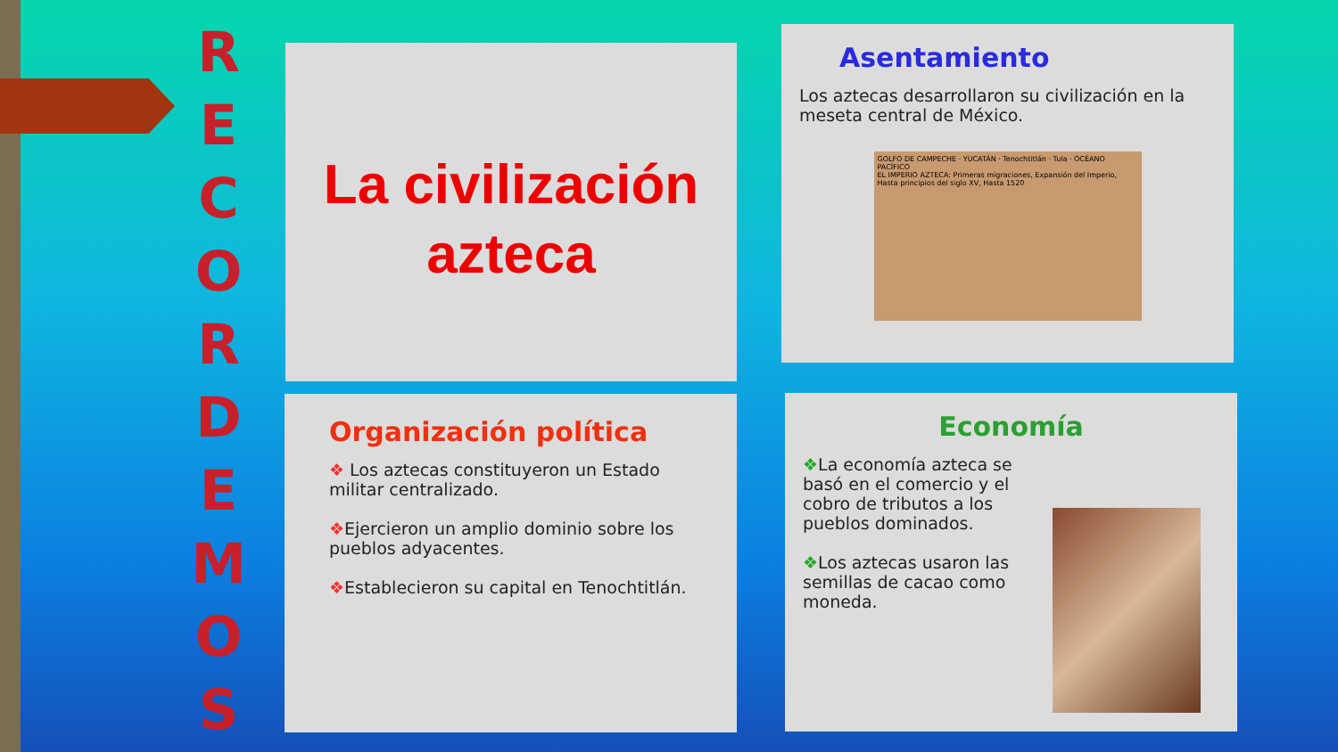R
E
C
O
R
D
E
M
O
S
La civilización
azteca
Asentamiento
Los aztecas desarrollaron su civilización en la meseta central de México.
GOLFO DE CAMPECHE · YUCATÁN · Tenochtitlán · Tula · OCÉANO PACÍFICO
EL IMPERIO AZTECA: Primeras migraciones, Expansión del Imperio, Hasta principios del siglo XV, Hasta 1520
Organización política
❖ Los aztecas constituyeron un Estado militar centralizado.
❖Ejercieron un amplio dominio sobre los pueblos adyacentes.
❖Establecieron su capital en Tenochtitlán.
Economía
❖La economía azteca se basó en el comercio y el cobro de tributos a los pueblos dominados.
❖Los aztecas usaron las semillas de cacao como moneda.